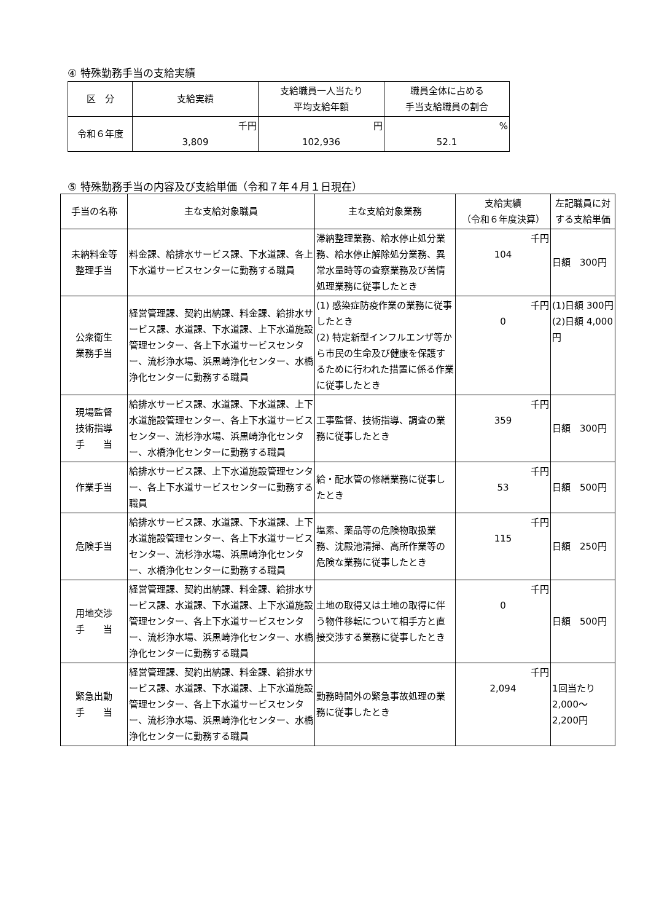④ 特殊勤務手当の支給実績
| 区 分 | 支給実績 | 支給職員一人当たり 平均支給年額 | 職員全体に占める 手当支給職員の割合 |
| --- | --- | --- | --- |
| 令和６年度 | 千円 3,809 | 円 102,936 | % 52.1 |
⑤ 特殊勤務手当の内容及び支給単価（令和７年４月１日現在）
| 手当の名称 | 主な支給対象職員 | 主な支給対象業務 | 支給実績 （令和６年度決算） | 左記職員に対 する支給単価 |
| --- | --- | --- | --- | --- |
| 未納料金等 整理手当 | 料金課、給排水サービス課、下水道課、各上下水道サービスセンターに勤務する職員 | 滞納整理業務、給水停止処分業務、給水停止解除処分業務、異常水量時等の査察業務及び苦情処理業務に従事したとき | 千円 104 | 日額 300円 |
| 公衆衛生 業務手当 | 経営管理課、契約出納課、料金課、給排水サービス課、水道課、下水道課、上下水道施設管理センター、各上下水道サービスセンター、流杉浄水場、浜黒崎浄化センター、水橋浄化センターに勤務する職員 | (1) 感染症防疫作業の業務に従事したとき (2) 特定新型インフルエンザ等から市民の生命及び健康を保護するために行われた措置に係る作業に従事したとき | 千円 0 | (1)日額 300円 (2)日額 4,000円 |
| 現場監督 技術指導 手 当 | 給排水サービス課、水道課、下水道課、上下水道施設管理センター、各上下水道サービスセンター、流杉浄水場、浜黒崎浄化センター、水橋浄化センターに勤務する職員 | 工事監督、技術指導、調査の業務に従事したとき | 千円 359 | 日額 300円 |
| 作業手当 | 給排水サービス課、上下水道施設管理センター、各上下水道サービスセンターに勤務する職員 | 給・配水管の修繕業務に従事したとき | 千円 53 | 日額 500円 |
| 危険手当 | 給排水サービス課、水道課、下水道課、上下水道施設管理センター、各上下水道サービスセンター、流杉浄水場、浜黒崎浄化センター、水橋浄化センターに勤務する職員 | 塩素、薬品等の危険物取扱業務、沈殿池清掃、高所作業等の危険な業務に従事したとき | 千円 115 | 日額 250円 |
| 用地交渉 手 当 | 経営管理課、契約出納課、料金課、給排水サービス課、水道課、下水道課、上下水道施設管理センター、各上下水道サービスセンター、流杉浄水場、浜黒崎浄化センター、水橋浄化センターに勤務する職員 | 土地の取得又は土地の取得に伴う物件移転について相手方と直接交渉する業務に従事したとき | 千円 0 | 日額 500円 |
| 緊急出動 手 当 | 経営管理課、契約出納課、料金課、給排水サービス課、水道課、下水道課、上下水道施設管理センター、各上下水道サービスセンター、流杉浄水場、浜黒崎浄化センター、水橋浄化センターに勤務する職員 | 勤務時間外の緊急事故処理の業務に従事したとき | 千円 2,094 | 1回当たり 2,000～2,200円 |